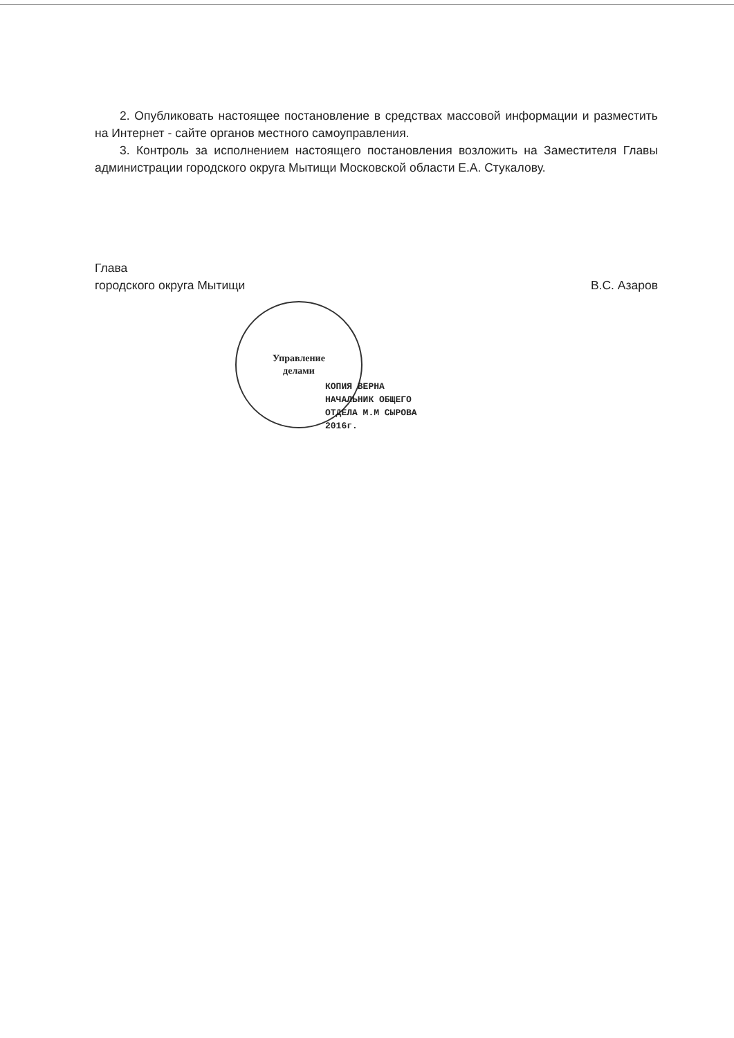2. Опубликовать настоящее постановление в средствах массовой информации и разместить на Интернет - сайте органов местного самоуправления.
3. Контроль за исполнением настоящего постановления возложить на Заместителя Главы администрации городского округа Мытищи Московской области Е.А. Стукалову.
Глава
городского округа Мытищи
В.С. Азаров
Управление
делами
КОПИЯ ВЕРНА
НАЧАЛЬНИК ОБЩЕГО
ОТДЕЛА М.М СЫРОВА
2016г.